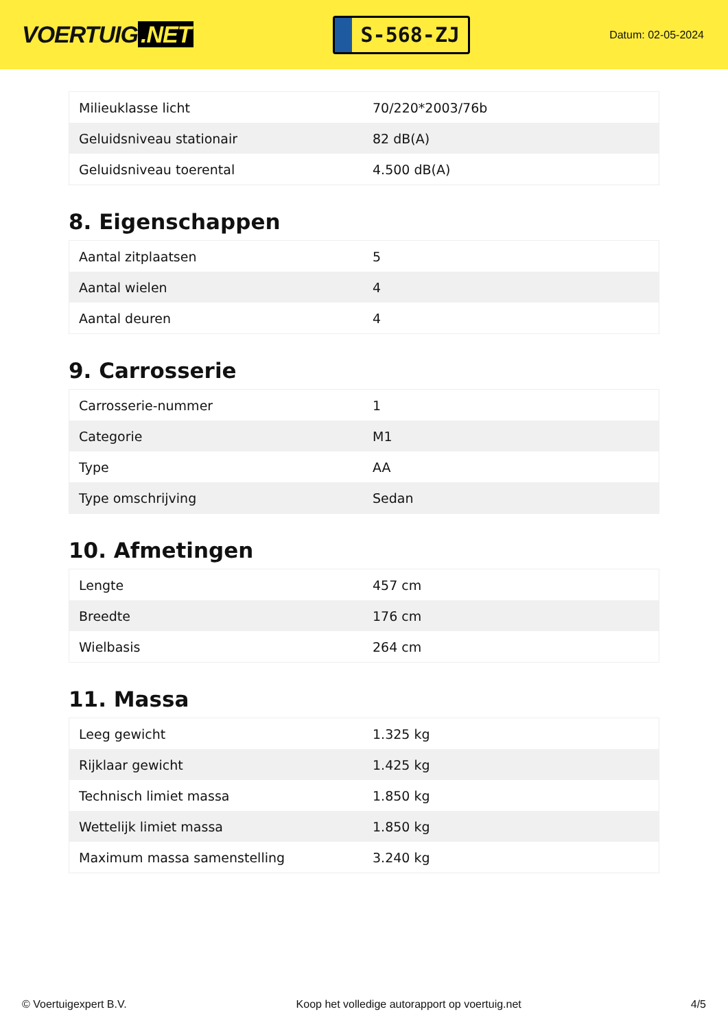VOERTUIG.NET
S-568-ZJ
Datum: 02-05-2024
| Milieuklasse licht | 70/220*2003/76b |
| Geluidsniveau stationair | 82 dB(A) |
| Geluidsniveau toerental | 4.500 dB(A) |
8. Eigenschappen
| Aantal zitplaatsen | 5 |
| Aantal wielen | 4 |
| Aantal deuren | 4 |
9. Carrosserie
| Carrosserie-nummer | 1 |
| Categorie | M1 |
| Type | AA |
| Type omschrijving | Sedan |
10. Afmetingen
| Lengte | 457 cm |
| Breedte | 176 cm |
| Wielbasis | 264 cm |
11. Massa
| Leeg gewicht | 1.325 kg |
| Rijklaar gewicht | 1.425 kg |
| Technisch limiet massa | 1.850 kg |
| Wettelijk limiet massa | 1.850 kg |
| Maximum massa samenstelling | 3.240 kg |
© Voertuigexpert B.V. Koop het volledige autorapport op voertuig.net 4/5